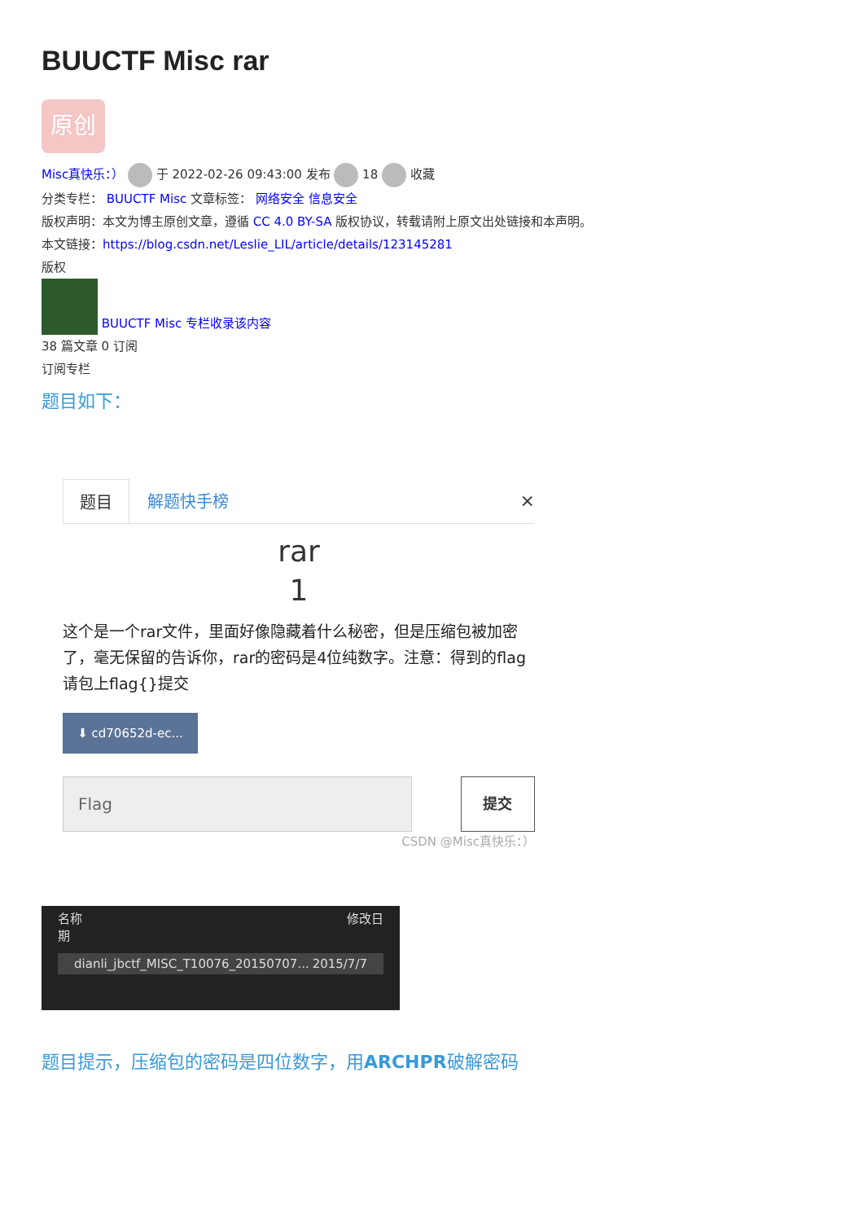BUUCTF Misc rar
原创
Misc真快乐：） 于 2022-02-26 09:43:00 发布 18 收藏
分类专栏： BUUCTF Misc 文章标签： 网络安全 信息安全
版权声明：本文为博主原创文章，遵循 CC 4.0 BY-SA 版权协议，转载请附上原文出处链接和本声明。
本文链接：https://blog.csdn.net/Leslie_LIL/article/details/123145281
版权
BUUCTF Misc 专栏收录该内容
38 篇文章 0 订阅
订阅专栏
题目如下：
题目 解题快手榜 ×
rar
1
这个是一个rar文件，里面好像隐藏着什么秘密，但是压缩包被加密了，毫无保留的告诉你，rar的密码是4位纯数字。注意：得到的flag请包上flag{}提交
⬇ cd70652d-ec...
Flag 提交
CSDN @Misc真快乐：）
名称 修改日期
dianli_jbctf_MISC_T10076_20150707... 2015/7/7
题目提示，压缩包的密码是四位数字，用ARCHPR破解密码